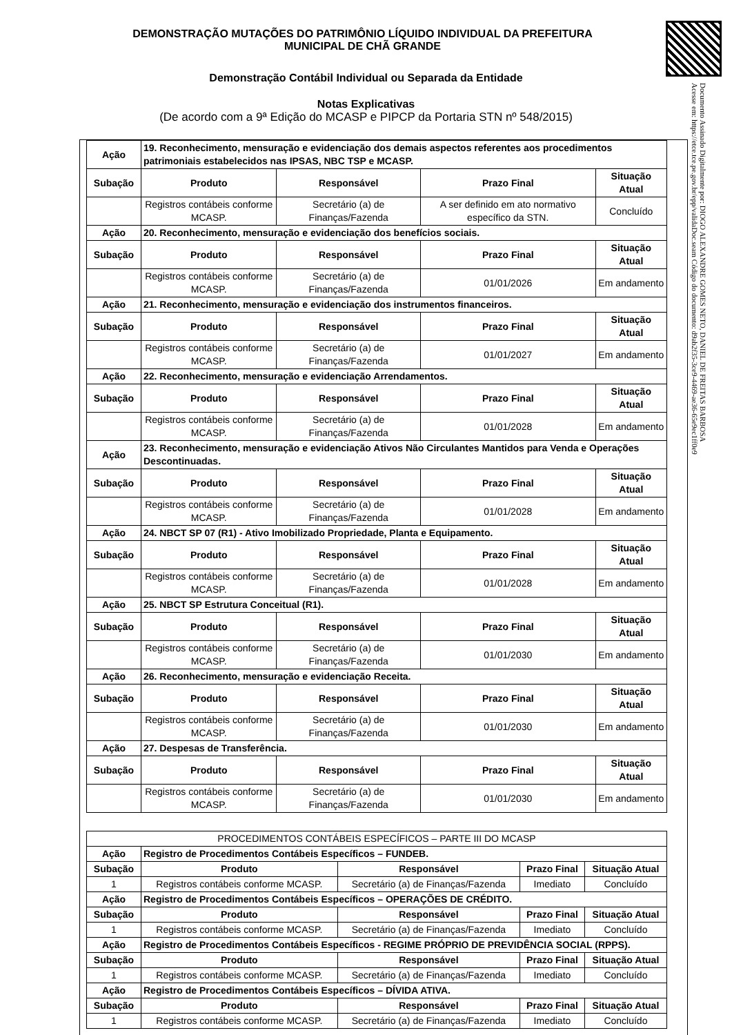Documento Assinado Digitalmente por: DIOGO ALEXANDRE GOMES NETO, DANIEL DE FREITAS BARBOSA
Acesse em: https://etce.tce.pe.gov.br/epp/validaDoc.seam Código do documento: d9ab2f35-3ce9-4469-ae36-65e9ec1ff0e9
DEMONSTRAÇÃO MUTAÇÕES DO PATRIMÔNIO LÍQUIDO INDIVIDUAL DA PREFEITURA MUNICIPAL DE CHÃ GRANDE
Demonstração Contábil Individual ou Separada da Entidade
Notas Explicativas
(De acordo com a 9ª Edição do MCASP e PIPCP da Portaria STN nº 548/2015)
| Ação | 19. Reconhecimento, mensuração e evidenciação dos demais aspectos referentes aos procedimentos patrimoniais estabelecidos nas IPSAS, NBC TSP e MCASP. | | | |
| Subação | Produto | Responsável | Prazo Final | Situação Atual |
| | Registros contábeis conforme MCASP. | Secretário (a) de Finanças/Fazenda | A ser definido em ato normativo específico da STN. | Concluído |
| Ação | 20. Reconhecimento, mensuração e evidenciação dos benefícios sociais. | | | |
| Subação | Produto | Responsável | Prazo Final | Situação Atual |
| | Registros contábeis conforme MCASP. | Secretário (a) de Finanças/Fazenda | 01/01/2026 | Em andamento |
| Ação | 21. Reconhecimento, mensuração e evidenciação dos instrumentos financeiros. | | | |
| Subação | Produto | Responsável | Prazo Final | Situação Atual |
| | Registros contábeis conforme MCASP. | Secretário (a) de Finanças/Fazenda | 01/01/2027 | Em andamento |
| Ação | 22. Reconhecimento, mensuração e evidenciação Arrendamentos. | | | |
| Subação | Produto | Responsável | Prazo Final | Situação Atual |
| | Registros contábeis conforme MCASP. | Secretário (a) de Finanças/Fazenda | 01/01/2028 | Em andamento |
| Ação | 23. Reconhecimento, mensuração e evidenciação Ativos Não Circulantes Mantidos para Venda e Operações Descontinuadas. | | | |
| Subação | Produto | Responsável | Prazo Final | Situação Atual |
| | Registros contábeis conforme MCASP. | Secretário (a) de Finanças/Fazenda | 01/01/2028 | Em andamento |
| Ação | 24. NBCT SP 07 (R1) - Ativo Imobilizado Propriedade, Planta e Equipamento. | | | |
| Subação | Produto | Responsável | Prazo Final | Situação Atual |
| | Registros contábeis conforme MCASP. | Secretário (a) de Finanças/Fazenda | 01/01/2028 | Em andamento |
| Ação | 25. NBCT SP Estrutura Conceitual (R1). | | | |
| Subação | Produto | Responsável | Prazo Final | Situação Atual |
| | Registros contábeis conforme MCASP. | Secretário (a) de Finanças/Fazenda | 01/01/2030 | Em andamento |
| Ação | 26. Reconhecimento, mensuração e evidenciação Receita. | | | |
| Subação | Produto | Responsável | Prazo Final | Situação Atual |
| | Registros contábeis conforme MCASP. | Secretário (a) de Finanças/Fazenda | 01/01/2030 | Em andamento |
| Ação | 27. Despesas de Transferência. | | | |
| Subação | Produto | Responsável | Prazo Final | Situação Atual |
| | Registros contábeis conforme MCASP. | Secretário (a) de Finanças/Fazenda | 01/01/2030 | Em andamento |
| PROCEDIMENTOS CONTÁBEIS ESPECÍFICOS – PARTE III DO MCASP | | | | |
| Ação | Registro de Procedimentos Contábeis Específicos – FUNDEB. | | | |
| Subação | Produto | Responsável | Prazo Final | Situação Atual |
| 1 | Registros contábeis conforme MCASP. | Secretário (a) de Finanças/Fazenda | Imediato | Concluído |
| Ação | Registro de Procedimentos Contábeis Específicos – OPERAÇÕES DE CRÉDITO. | | | |
| Subação | Produto | Responsável | Prazo Final | Situação Atual |
| 1 | Registros contábeis conforme MCASP. | Secretário (a) de Finanças/Fazenda | Imediato | Concluído |
| Ação | Registro de Procedimentos Contábeis Específicos - REGIME PRÓPRIO DE PREVIDÊNCIA SOCIAL (RPPS). | | | |
| Subação | Produto | Responsável | Prazo Final | Situação Atual |
| 1 | Registros contábeis conforme MCASP. | Secretário (a) de Finanças/Fazenda | Imediato | Concluído |
| Ação | Registro de Procedimentos Contábeis Específicos – DÍVIDA ATIVA. | | | |
| Subação | Produto | Responsável | Prazo Final | Situação Atual |
| 1 | Registros contábeis conforme MCASP. | Secretário (a) de Finanças/Fazenda | Imediato | Concluído |